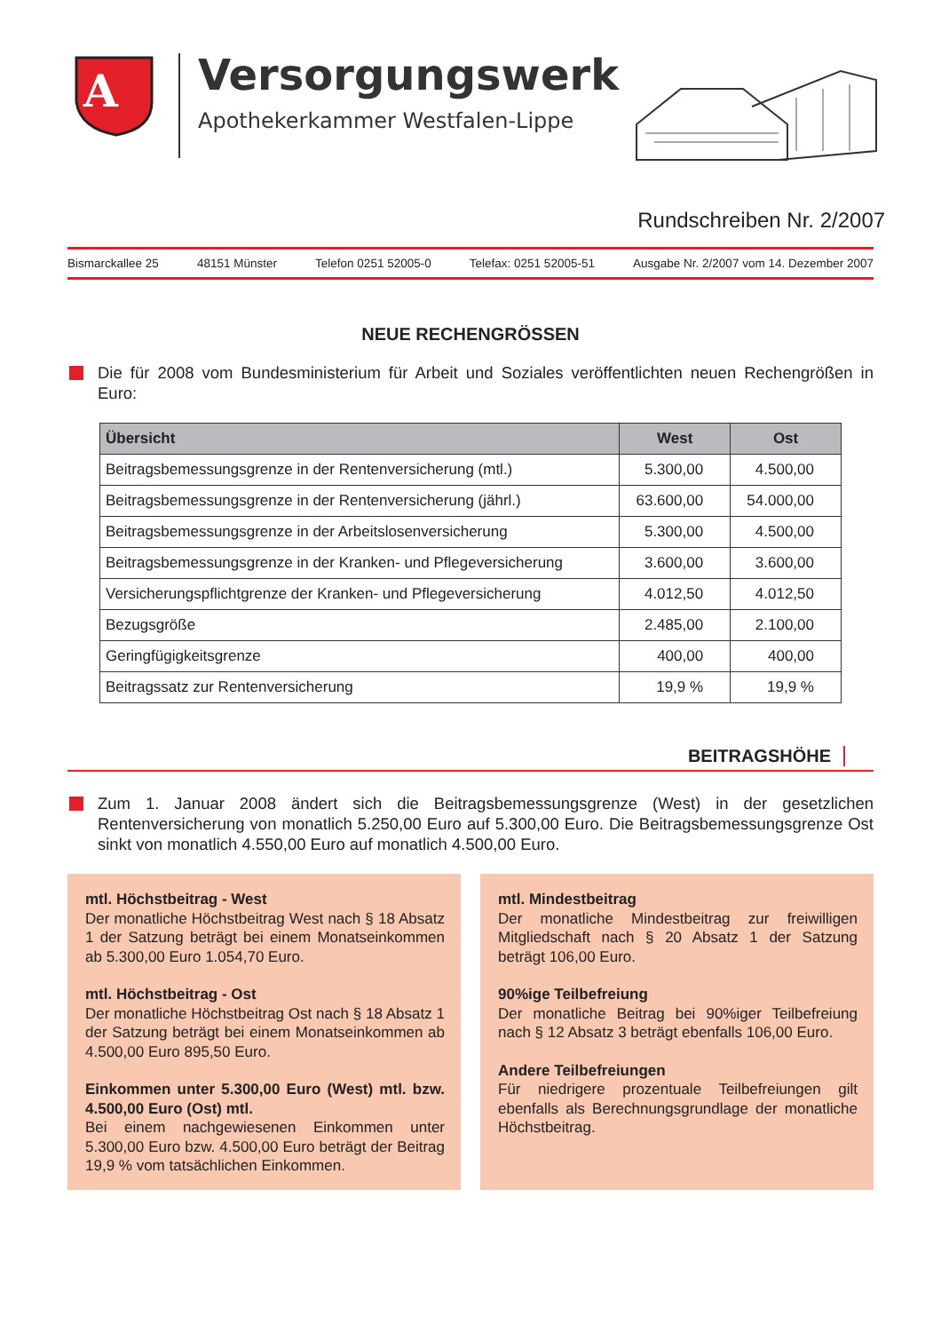A
Versorgungswerk
Apothekerkammer Westfalen-Lippe
Rundschreiben Nr. 2/2007
Bismarckallee 25 48151 Münster Telefon 0251 52005-0 Telefax: 0251 52005-51 Ausgabe Nr. 2/2007 vom 14. Dezember 2007
NEUE RECHENGRÖSSEN
Die für 2008 vom Bundesministerium für Arbeit und Soziales veröffentlichten neuen Rechengrößen in Euro:
| Übersicht | West | Ost |
| --- | --- | --- |
| Beitragsbemessungsgrenze in der Rentenversicherung (mtl.) | 5.300,00 | 4.500,00 |
| Beitragsbemessungsgrenze in der Rentenversicherung (jährl.) | 63.600,00 | 54.000,00 |
| Beitragsbemessungsgrenze in der Arbeitslosenversicherung | 5.300,00 | 4.500,00 |
| Beitragsbemessungsgrenze in der Kranken- und Pflegeversicherung | 3.600,00 | 3.600,00 |
| Versicherungspflichtgrenze der Kranken- und Pflegeversicherung | 4.012,50 | 4.012,50 |
| Bezugsgröße | 2.485,00 | 2.100,00 |
| Geringfügigkeitsgrenze | 400,00 | 400,00 |
| Beitragssatz zur Rentenversicherung | 19,9 % | 19,9 % |
BEITRAGSHÖHE
Zum 1. Januar 2008 ändert sich die Beitragsbemessungsgrenze (West) in der gesetzlichen Rentenversicherung von monatlich 5.250,00 Euro auf 5.300,00 Euro. Die Beitragsbemessungsgrenze Ost sinkt von monatlich 4.550,00 Euro auf monatlich 4.500,00 Euro.
mtl. Höchstbeitrag - West
Der monatliche Höchstbeitrag West nach § 18 Absatz 1 der Satzung beträgt bei einem Monatseinkommen ab 5.300,00 Euro 1.054,70 Euro.
mtl. Höchstbeitrag - Ost
Der monatliche Höchstbeitrag Ost nach § 18 Absatz 1 der Satzung beträgt bei einem Monatseinkommen ab 4.500,00 Euro 895,50 Euro.
Einkommen unter 5.300,00 Euro (West) mtl. bzw. 4.500,00 Euro (Ost) mtl.
Bei einem nachgewiesenen Einkommen unter 5.300,00 Euro bzw. 4.500,00 Euro beträgt der Beitrag 19,9 % vom tatsächlichen Einkommen.
mtl. Mindestbeitrag
Der monatliche Mindestbeitrag zur freiwilligen Mitgliedschaft nach § 20 Absatz 1 der Satzung beträgt 106,00 Euro.
90%ige Teilbefreiung
Der monatliche Beitrag bei 90%iger Teilbefreiung nach § 12 Absatz 3 beträgt ebenfalls 106,00 Euro.
Andere Teilbefreiungen
Für niedrigere prozentuale Teilbefreiungen gilt ebenfalls als Berechnungsgrundlage der monatliche Höchstbeitrag.